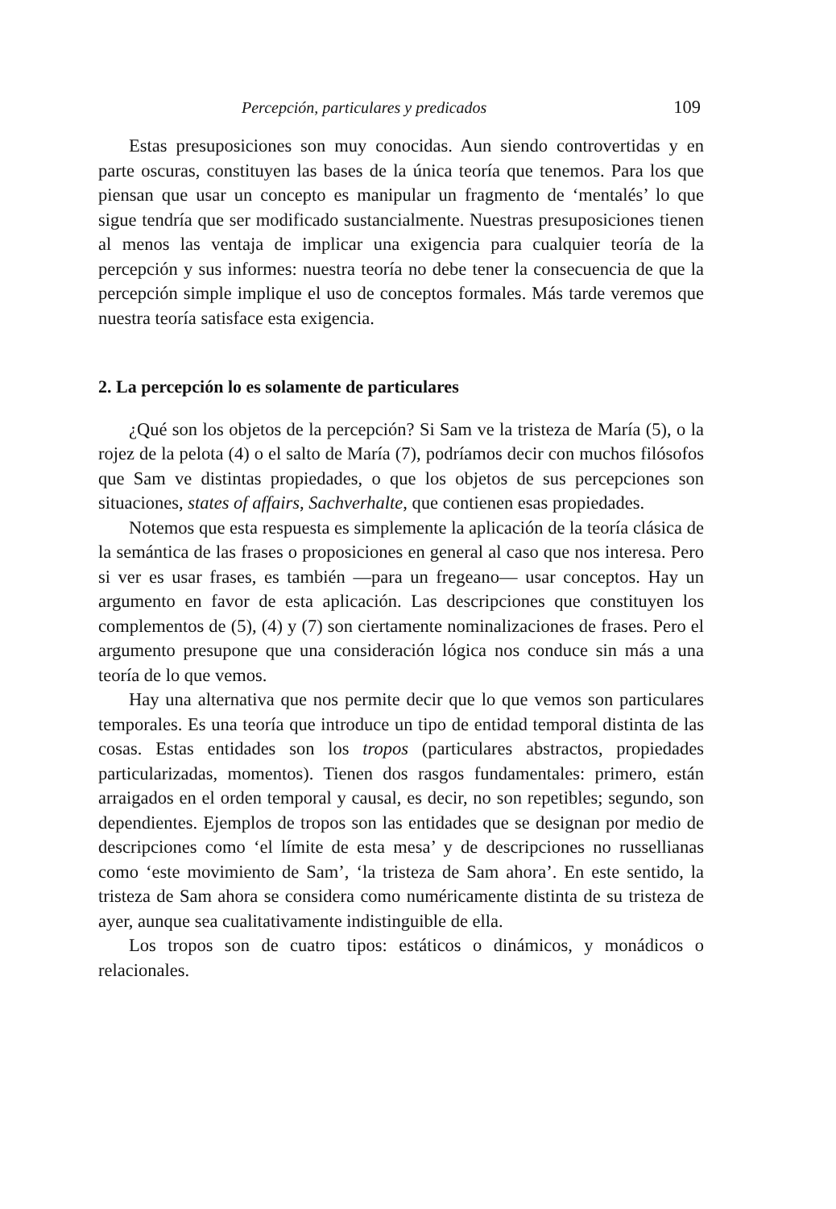Percepción, particulares y predicados 109
Estas presuposiciones son muy conocidas. Aun siendo controvertidas y en parte oscuras, constituyen las bases de la única teoría que tenemos. Para los que piensan que usar un concepto es manipular un fragmento de ‘mentalés’ lo que sigue tendría que ser modificado sustancialmente. Nuestras presuposiciones tienen al menos las ventaja de implicar una exigencia para cualquier teoría de la percepción y sus informes: nuestra teoría no debe tener la consecuencia de que la percepción simple implique el uso de conceptos formales. Más tarde veremos que nuestra teoría satisface esta exigencia.
2. La percepción lo es solamente de particulares
¿Qué son los objetos de la percepción? Si Sam ve la tristeza de María (5), o la rojez de la pelota (4) o el salto de María (7), podríamos decir con muchos filósofos que Sam ve distintas propiedades, o que los objetos de sus percepciones son situaciones, states of affairs, Sachverhalte, que contienen esas propiedades.
Notemos que esta respuesta es simplemente la aplicación de la teoría clásica de la semántica de las frases o proposiciones en general al caso que nos interesa. Pero si ver es usar frases, es también —para un fregeano— usar conceptos. Hay un argumento en favor de esta aplicación. Las descripciones que constituyen los complementos de (5), (4) y (7) son ciertamente nominalizaciones de frases. Pero el argumento presupone que una consideración lógica nos conduce sin más a una teoría de lo que vemos.
Hay una alternativa que nos permite decir que lo que vemos son particulares temporales. Es una teoría que introduce un tipo de entidad temporal distinta de las cosas. Estas entidades son los tropos (particulares abstractos, propiedades particularizadas, momentos). Tienen dos rasgos fundamentales: primero, están arraigados en el orden temporal y causal, es decir, no son repetibles; segundo, son dependientes. Ejemplos de tropos son las entidades que se designan por medio de descripciones como ‘el límite de esta mesa’ y de descripciones no russellianas como ‘este movimiento de Sam’, ‘la tristeza de Sam ahora’. En este sentido, la tristeza de Sam ahora se considera como numéricamente distinta de su tristeza de ayer, aunque sea cualitativamente indistinguible de ella.
Los tropos son de cuatro tipos: estáticos o dinámicos, y monádicos o relacionales.